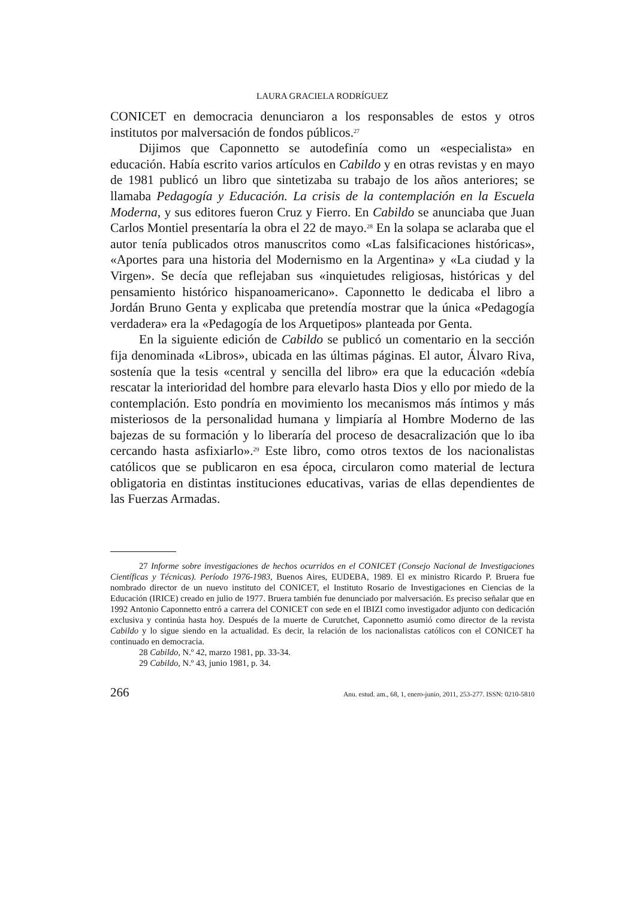LAURA GRACIELA RODRÍGUEZ
CONICET en democracia denunciaron a los responsables de estos y otros institutos por malversación de fondos públicos.<sup>27</sup>
Dijimos que Caponnetto se autodefinía como un «especialista» en educación. Había escrito varios artículos en Cabildo y en otras revistas y en mayo de 1981 publicó un libro que sintetizaba su trabajo de los años anteriores; se llamaba Pedagogía y Educación. La crisis de la contemplación en la Escuela Moderna, y sus editores fueron Cruz y Fierro. En Cabildo se anunciaba que Juan Carlos Montiel presentaría la obra el 22 de mayo.<sup>28</sup> En la solapa se aclaraba que el autor tenía publicados otros manuscritos como «Las falsificaciones históricas», «Aportes para una historia del Modernismo en la Argentina» y «La ciudad y la Virgen». Se decía que reflejaban sus «inquietudes religiosas, históricas y del pensamiento histórico hispanoamericano». Caponnetto le dedicaba el libro a Jordán Bruno Genta y explicaba que pretendía mostrar que la única «Pedagogía verdadera» era la «Pedagogía de los Arquetipos» planteada por Genta.
En la siguiente edición de Cabildo se publicó un comentario en la sección fija denominada «Libros», ubicada en las últimas páginas. El autor, Álvaro Riva, sostenía que la tesis «central y sencilla del libro» era que la educación «debía rescatar la interioridad del hombre para elevarlo hasta Dios y ello por miedo de la contemplación. Esto pondría en movimiento los mecanismos más íntimos y más misteriosos de la personalidad humana y limpiaría al Hombre Moderno de las bajezas de su formación y lo liberaría del proceso de desacralización que lo iba cercando hasta asfixiarlo».<sup>29</sup> Este libro, como otros textos de los nacionalistas católicos que se publicaron en esa época, circularon como material de lectura obligatoria en distintas instituciones educativas, varias de ellas dependientes de las Fuerzas Armadas.
27 Informe sobre investigaciones de hechos ocurridos en el CONICET (Consejo Nacional de Investigaciones Científicas y Técnicas). Período 1976-1983, Buenos Aires, EUDEBA, 1989. El ex ministro Ricardo P. Bruera fue nombrado director de un nuevo instituto del CONICET, el Instituto Rosario de Investigaciones en Ciencias de la Educación (IRICE) creado en julio de 1977. Bruera también fue denunciado por malversación. Es preciso señalar que en 1992 Antonio Caponnetto entró a carrera del CONICET con sede en el IBIZI como investigador adjunto con dedicación exclusiva y continúa hasta hoy. Después de la muerte de Curutchet, Caponnetto asumió como director de la revista Cabildo y lo sigue siendo en la actualidad. Es decir, la relación de los nacionalistas católicos con el CONICET ha continuado en democracia.
28 Cabildo, N.º 42, marzo 1981, pp. 33-34.
29 Cabildo, N.º 43, junio 1981, p. 34.
266 Anu. estud. am., 68, 1, enero-junio, 2011, 253-277. ISSN: 0210-5810